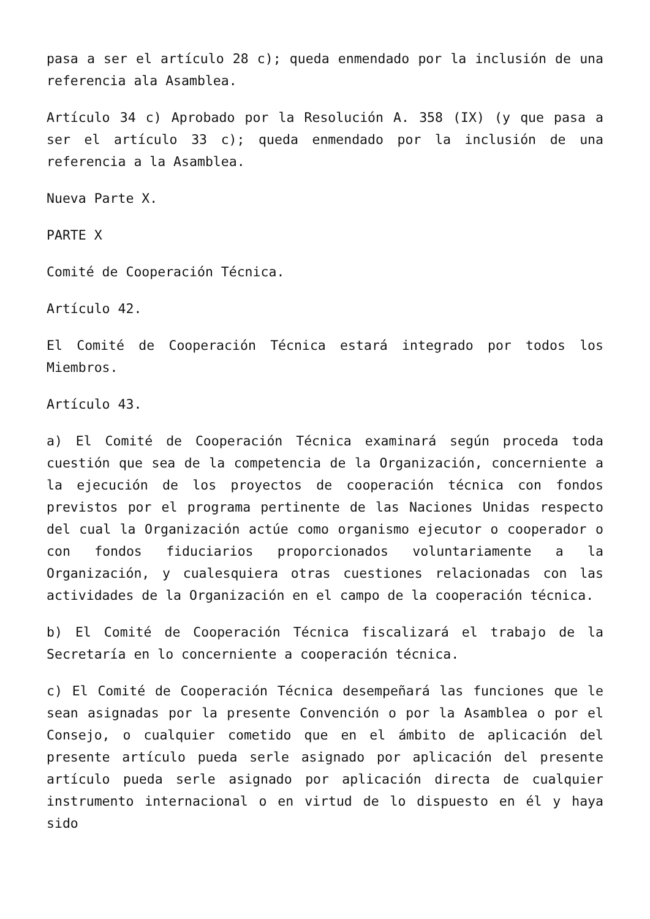pasa a ser el artículo 28 c); queda enmendado por la inclusión de una referencia ala Asamblea.
Artículo 34 c) Aprobado por la Resolución A. 358 (IX) (y que pasa a ser el artículo 33 c); queda enmendado por la inclusión de una referencia a la Asamblea.
Nueva Parte X.
PARTE X
Comité de Cooperación Técnica.
Artículo 42.
El Comité de Cooperación Técnica estará integrado por todos los Miembros.
Artículo 43.
a) El Comité de Cooperación Técnica examinará según proceda toda cuestión que sea de la competencia de la Organización, concerniente a la ejecución de los proyectos de cooperación técnica con fondos previstos por el programa pertinente de las Naciones Unidas respecto del cual la Organización actúe como organismo ejecutor o cooperador o con fondos fiduciarios proporcionados voluntariamente a la Organización, y cualesquiera otras cuestiones relacionadas con las actividades de la Organización en el campo de la cooperación técnica.
b) El Comité de Cooperación Técnica fiscalizará el trabajo de la Secretaría en lo concerniente a cooperación técnica.
c) El Comité de Cooperación Técnica desempeñará las funciones que le sean asignadas por la presente Convención o por la Asamblea o por el Consejo, o cualquier cometido que en el ámbito de aplicación del presente artículo pueda serle asignado por aplicación del presente artículo pueda serle asignado por aplicación directa de cualquier instrumento internacional o en virtud de lo dispuesto en él y haya sido